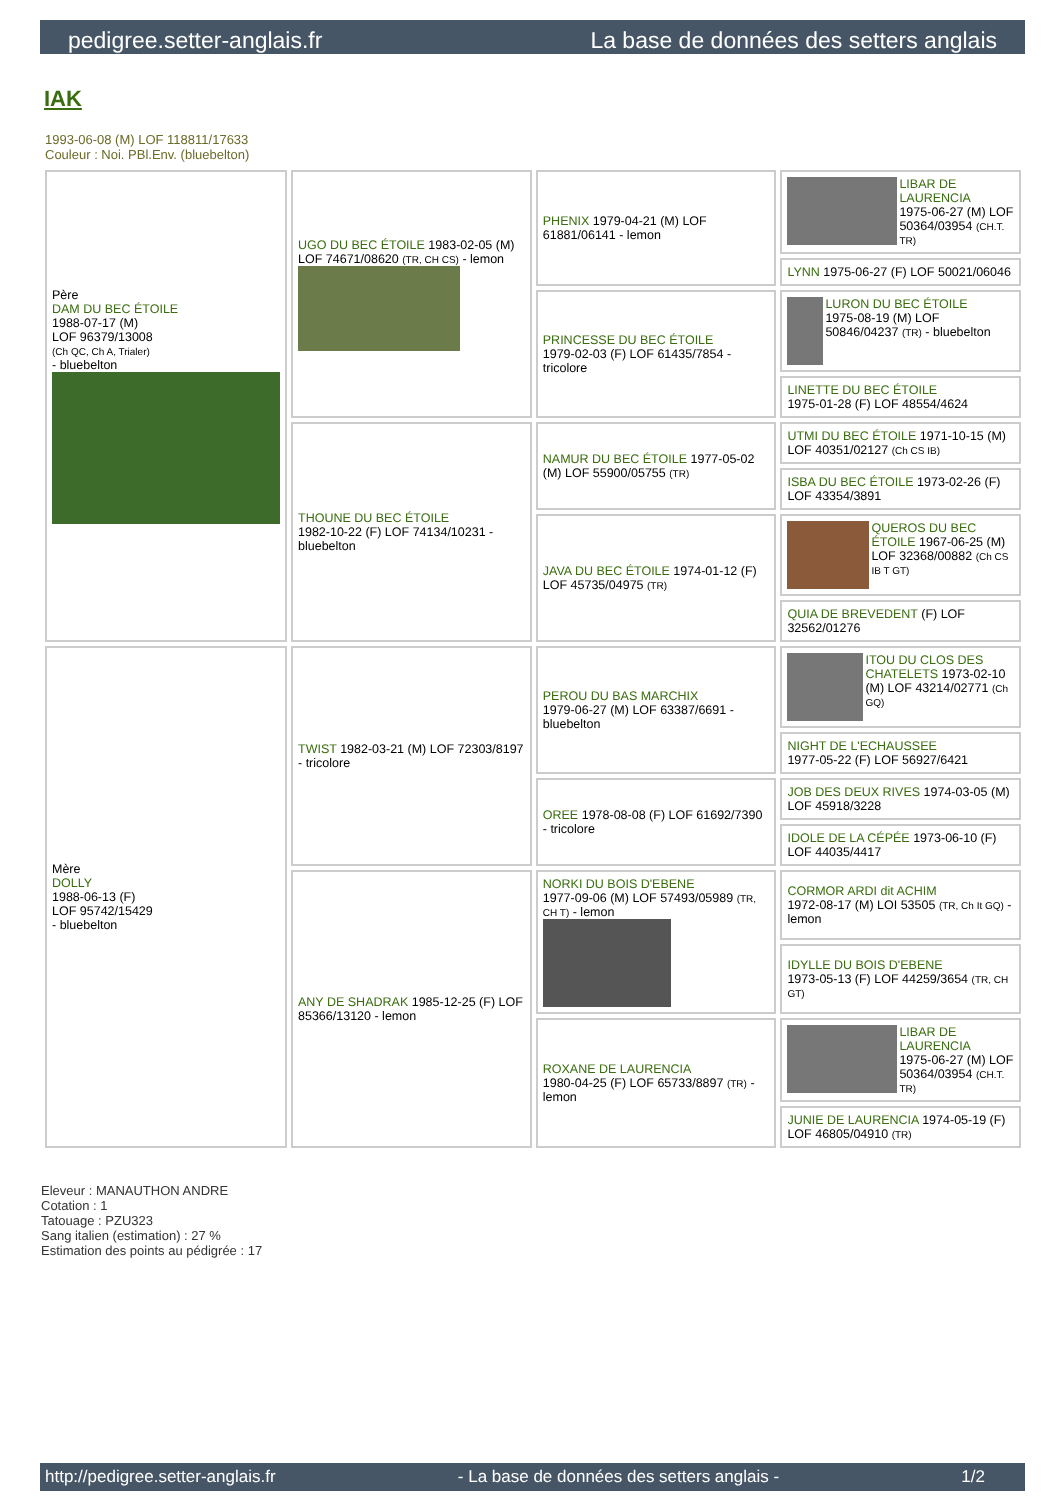pedigree.setter-anglais.fr La base de données des setters anglais
IAK
1993-06-08 (M) LOF 118811/17633
Couleur : Noi. PBl.Env. (bluebelton)
| Père DAM DU BEC ÉTOILE 1988-07-17 (M) LOF 96379/13008 (Ch QC, Ch A, Trialer) - bluebelton | UGO DU BEC ÉTOILE 1983-02-05 (M) LOF 74671/08620 (TR, CH CS) - lemon | PHENIX 1979-04-21 (M) LOF 61881/06141 - lemon | LIBAR DE LAURENCIA 1975-06-27 (M) LOF 50364/03954 (CH.T. TR) |
| | | | LYNN 1975-06-27 (F) LOF 50021/06046 |
| | | PRINCESSE DU BEC ÉTOILE 1979-02-03 (F) LOF 61435/7854 - tricolore | LURON DU BEC ÉTOILE 1975-08-19 (M) LOF 50846/04237 (TR) - bluebelton |
| | | | LINETTE DU BEC ÉTOILE 1975-01-28 (F) LOF 48554/4624 |
| | THOUNE DU BEC ÉTOILE 1982-10-22 (F) LOF 74134/10231 - bluebelton | NAMUR DU BEC ÉTOILE 1977-05-02 (M) LOF 55900/05755 (TR) | UTMI DU BEC ÉTOILE 1971-10-15 (M) LOF 40351/02127 (Ch CS IB) |
| | | | ISBA DU BEC ÉTOILE 1973-02-26 (F) LOF 43354/3891 |
| | | JAVA DU BEC ÉTOILE 1974-01-12 (F) LOF 45735/04975 (TR) | QUEROS DU BEC ÉTOILE 1967-06-25 (M) LOF 32368/00882 (Ch CS IB T GT) |
| | | | QUIA DE BREVEDENT (F) LOF 32562/01276 |
| Mère DOLLY 1988-06-13 (F) LOF 95742/15429 - bluebelton | TWIST 1982-03-21 (M) LOF 72303/8197 - tricolore | PEROU DU BAS MARCHIX 1979-06-27 (M) LOF 63387/6691 - bluebelton | ITOU DU CLOS DES CHATELETS 1973-02-10 (M) LOF 43214/02771 (Ch GQ) |
| | | | NIGHT DE L'ECHAUSSEE 1977-05-22 (F) LOF 56927/6421 |
| | | OREE 1978-08-08 (F) LOF 61692/7390 - tricolore | JOB DES DEUX RIVES 1974-03-05 (M) LOF 45918/3228 |
| | | | IDOLE DE LA CÉPÉE 1973-06-10 (F) LOF 44035/4417 |
| | ANY DE SHADRAK 1985-12-25 (F) LOF 85366/13120 - lemon | NORKI DU BOIS D'EBENE 1977-09-06 (M) LOF 57493/05989 (TR, CH T) - lemon | CORMOR ARDI dit ACHIM 1972-08-17 (M) LOI 53505 (TR, Ch It GQ) - lemon |
| | | | IDYLLE DU BOIS D'EBENE 1973-05-13 (F) LOF 44259/3654 (TR, CH GT) |
| | | ROXANE DE LAURENCIA 1980-04-25 (F) LOF 65733/8897 (TR) - lemon | LIBAR DE LAURENCIA 1975-06-27 (M) LOF 50364/03954 (CH.T. TR) |
| | | | JUNIE DE LAURENCIA 1974-05-19 (F) LOF 46805/04910 (TR) |
Eleveur : MANAUTHON ANDRE
Cotation : 1
Tatouage : PZU323
Sang italien (estimation) : 27 %
Estimation des points au pédigrée : 17
http://pedigree.setter-anglais.fr - La base de données des setters anglais - 1/2